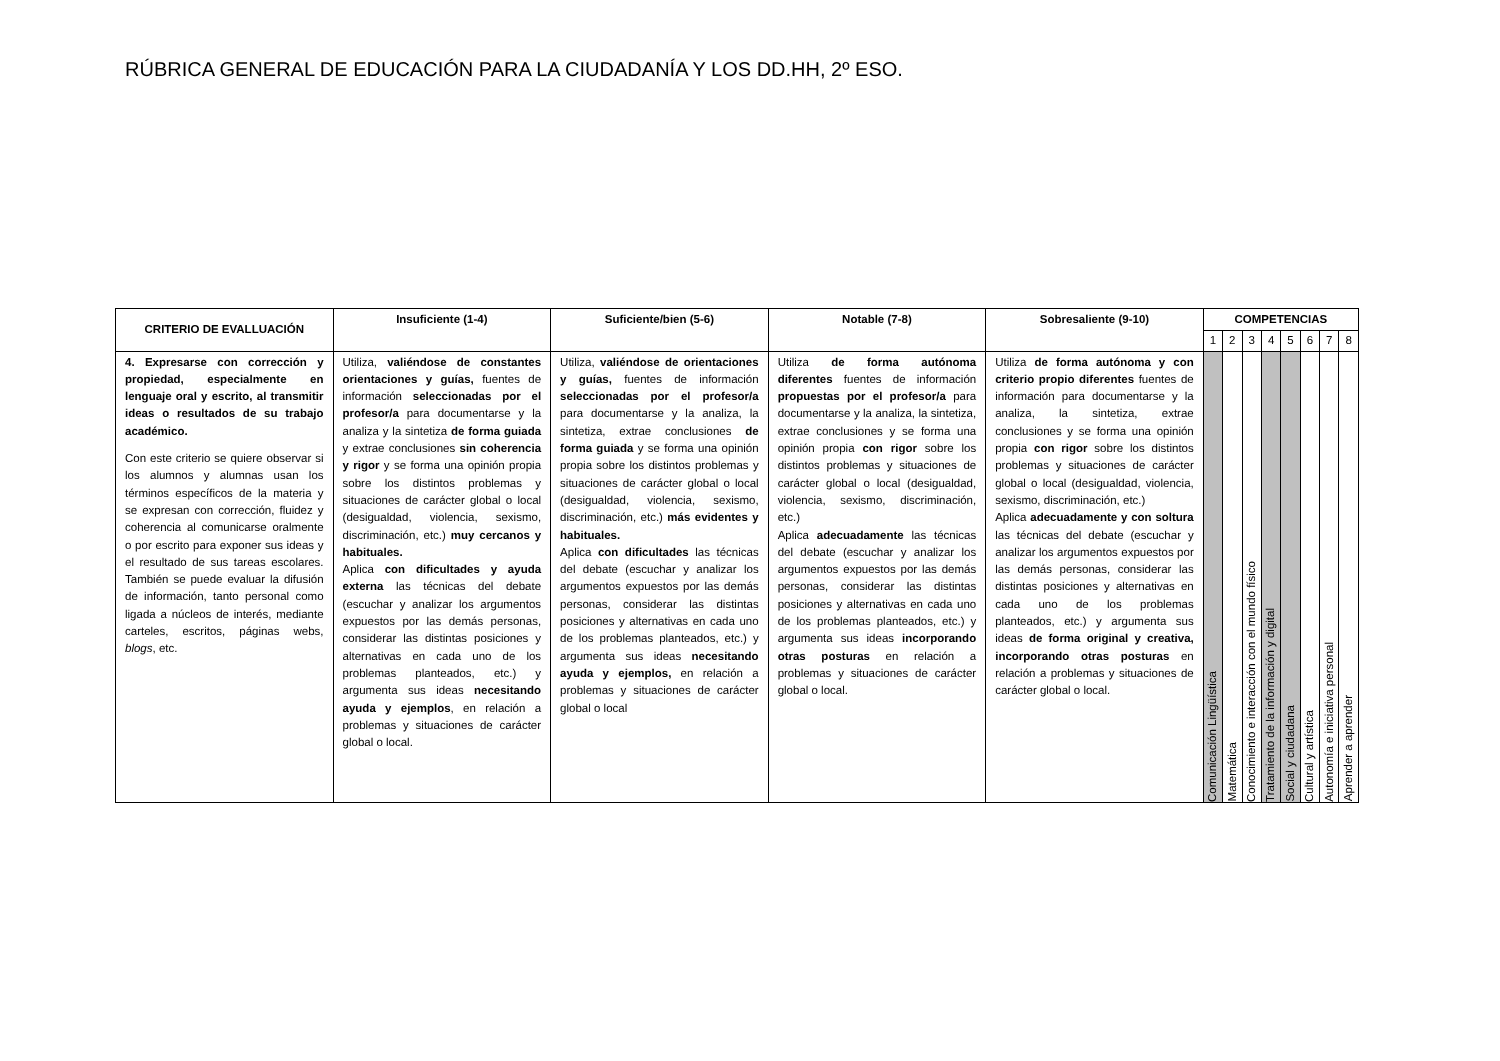RÚBRICA GENERAL DE EDUCACIÓN PARA LA CIUDADANÍA Y LOS DD.HH, 2º ESO.
| CRITERIO DE EVALLUACIÓN | Insuficiente (1-4) | Suficiente/bien (5-6) | Notable (7-8) | Sobresaliente (9-10) | COMPETENCIAS | | | | | | | |
| --- | --- | --- | --- | --- | --- | --- | --- | --- | --- | --- | --- | --- |
| | | | | | 1 | 2 | 3 | 4 | 5 | 6 | 7 | 8 |
| 4. Expresarse con corrección y propiedad, especialmente en lenguaje oral y escrito, al transmitir ideas o resultados de su trabajo académico. Con este criterio se quiere observar si los alumnos y alumnas usan los términos específicos de la materia y se expresan con corrección, fluidez y coherencia al comunicarse oralmente o por escrito para exponer sus ideas y el resultado de sus tareas escolares. También se puede evaluar la difusión de información, tanto personal como ligada a núcleos de interés, mediante carteles, escritos, páginas webs, blogs , etc. | Utiliza, valiéndose de constantes orientaciones y guías, fuentes de información seleccionadas por el profesor/a para documentarse y la analiza y la sintetiza de forma guiada y extrae conclusiones sin coherencia y rigor y se forma una opinión propia sobre los distintos problemas y situaciones de carácter global o local (desigualdad, violencia, sexismo, discriminación, etc.) muy cercanos y habituales. Aplica con dificultades y ayuda externa las técnicas del debate (escuchar y analizar los argumentos expuestos por las demás personas, considerar las distintas posiciones y alternativas en cada uno de los problemas planteados, etc.) y argumenta sus ideas necesitando ayuda y ejemplos , en relación a problemas y situaciones de carácter global o local. | Utiliza, valiéndose de orientaciones y guías, fuentes de información seleccionadas por el profesor/a para documentarse y la analiza, la sintetiza, extrae conclusiones de forma guiada y se forma una opinión propia sobre los distintos problemas y situaciones de carácter global o local (desigualdad, violencia, sexismo, discriminación, etc.) más evidentes y habituales. Aplica con dificultades las técnicas del debate (escuchar y analizar los argumentos expuestos por las demás personas, considerar las distintas posiciones y alternativas en cada uno de los problemas planteados, etc.) y argumenta sus ideas necesitando ayuda y ejemplos, en relación a problemas y situaciones de carácter global o local | Utiliza de forma autónoma diferentes fuentes de información propuestas por el profesor/a para documentarse y la analiza, la sintetiza, extrae conclusiones y se forma una opinión propia con rigor sobre los distintos problemas y situaciones de carácter global o local (desigualdad, violencia, sexismo, discriminación, etc.) Aplica adecuadamente las técnicas del debate (escuchar y analizar los argumentos expuestos por las demás personas, considerar las distintas posiciones y alternativas en cada uno de los problemas planteados, etc.) y argumenta sus ideas incorporando otras posturas en relación a problemas y situaciones de carácter global o local. | Utiliza de forma autónoma y con criterio propio diferentes fuentes de información para documentarse y la analiza, la sintetiza, extrae conclusiones y se forma una opinión propia con rigor sobre los distintos problemas y situaciones de carácter global o local (desigualdad, violencia, sexismo, discriminación, etc.) Aplica adecuadamente y con soltura las técnicas del debate (escuchar y analizar los argumentos expuestos por las demás personas, considerar las distintas posiciones y alternativas en cada uno de los problemas planteados, etc.) y argumenta sus ideas de forma original y creativa, incorporando otras posturas en relación a problemas y situaciones de carácter global o local. | Comunicación Lingüística | Matemática | Conocimiento e interacción con el mundo físico | Tratamiento de la información y digital | Social y ciudadana | Cultural y artística | Autonomía e iniciativa personal | Aprender a aprender |